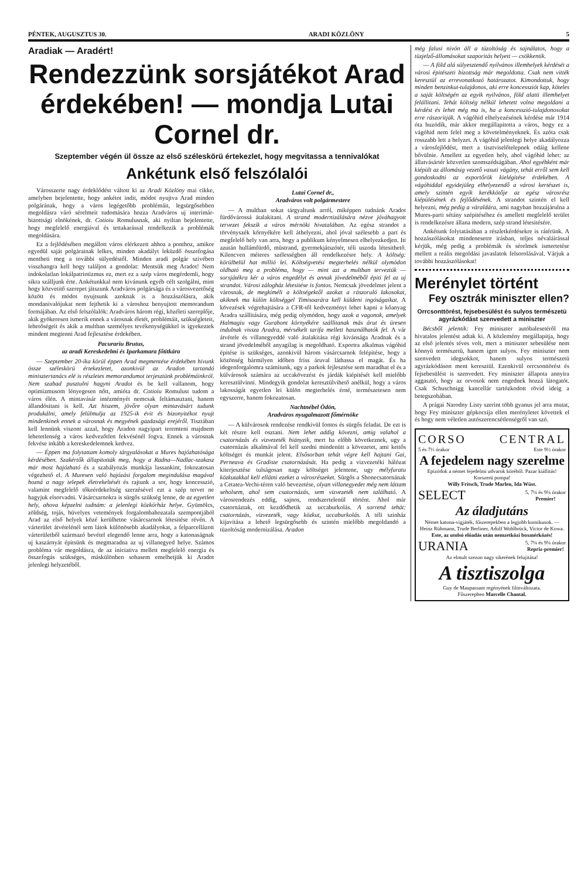PÉNTEK, AUGUSZTUS 30. ARADI KÖZLÖNY 5
Aradiak — Aradért!
Rendezzünk sorsjátékot Arad érdekében! — mondja Lutai Cornel dr.
Szeptember végén ül össze az első széleskörü értekezlet, hogy megvitassa a tennivalókat
Ankétunk első felszólalói
Városszerte nagy érdeklődést váltott ki az Aradi Közlöny mai cikke, amelyben bejelentette, hogy ankétot indit, módot nyujtva Arad minden polgárának, hogy a város legégetőbb problémáit, legsürgősebben megoldásra váró sérelmeit tudomására hozza Aradváros uj interimár-bizottsági elnökének, dr. Cotioiu Romulusnak, aki nyiltan bejelentette, hogy megfelelő energiával és tettakarással rendelkezik a problémák megoldására.
Ez a fejlődésében megállott város elérkezett ahhoz a ponthoz, amikor egyedül saját polgárainak lelkes, minden akadályt leküzdő összefogása mentheti meg a további sülyedéstől. Minden aradi polgár szivében visszhangra kell hogy találjon a gondolat: Mentsük meg Aradot! Nem indokolatlan lokálpatriotizmus ez, mert ez a szép város megérdemli, hogy sikra szálljunk érte. Ankétunkkal nem kivánunk egyéb célt szolgálni, mint hogy közvetitő szerepet játszunk Aradváros polgársága és a városvezetőség között és módot nyujtsunk azoknak is a hozzászólásra, akik mondanivalójukat nem fejthetik ki a városhoz benyujtott memorandum formájában. Az első felszólalók: Aradváros három régi, közéleti szereplője, akik gyökeresen ismerik ennek a városnak életét, problémáit, szükségleteit, lehetőségeit és akik a multban személyes tevékenységükkel is igyekeztek mindent megtenni Arad fejlesztése érdekében.
Pacurariu Brutus,
az aradi Kereskedelmi és Iparkamara főtitkára
— Szeptember 20-ika körül éppen Arad megmentése érdekében hivunk össze széleskörü értekezletet, azonkivül az Aradon tartandó minisztertanács elé is részletes memorandumot terjesztünk problémáinkról. Nem szabad pusztulni hagyni Aradot és be kell vallanom, hogy optimizmusom lényegesen nőtt, amióta dr. Cotioiu Romulust tudom a város élén. A mintavásár intézményét nemcsak feltámasztani, hanem állandósitani is kell. Azt hiszem, jövőre olyan mintavásárt tudunk produkálni, amely felülmulja az 1925-ik évit és bizonyitékot nyujt mindenkinek ennek a városnak és megyének gazdasági erejéről. Tisztában kell lennünk viszont azzal, hogy Aradon nagyipart teremteni majdnem lehetetlenség a város kedvezőtlen fekvésénél fogva. Ennek a városnak fekvése inkább a kereskedelemnek kedvez.
— Éppen ma folytattam komoly tárgyalásokat a Mures hajózhatósága kérdésében. Szakértők állapitották meg, hogy a Radna—Nadlac-szakasz már most hajózható és a szabályozás munkája lassankint, fokozatosan végezhető el. A Muresen való hajózási forgalom megindulása magával hozná a nagy telepek életrekeltését és rajtunk a sor, hogy koncesszió, valamint megfelelő tőkeérdekeltség szerzésével ezt a szép tervet ne hagyjuk elsorvadni. Vásárcsarnokra is sürgős szükség lenne, de az egyetlen hely, ahova képzelni tudnám: a jelenlegi közkórház helye. Gyümölcs, zöldség, tojás, hüvelyes vetemények forgalombahozatala szempontjából Arad az első helyek közé kerülhetne vásárcsarnok létesitése révén. A várterület átvételénél sem látok különösebb akadályokat, a felparcellázott várterületből származó bevétel elegendő lenne arra, hogy a katonaságnak uj kaszárnyát épitsünk és megmaradna az uj villanegyed helye. Számos probléma vár megoldásra, de az iniciativa mellett megfelelő energia és összefogás szükséges, máskülönben sohasem emelhetjük ki Aradot jelenlegi helyzetéből.
Lutai Cornel dr.,
Aradváros volt polgármestere
— A multban sokat tárgyaltunk arról, miképpen tudnánk Aradot fürdővárossá átalakitani. A strand modernizálására nézve jóváhagyott tervezet fekszik a város mérnöki hivatalában. Az egész strandot a törvényszék környékére kell áthelyezni, ahol jóval szélesebb a part és megfelelő hely van arra, hogy a publikum kényelmesen elhelyezkedjen. Itt azután hullámfürdő, müstrand, gyermekjátszótér, téli uszoda létesithető. Kilencven méteres szélességben áll rendelkezésre hely. A költség: körülbelül hat millió lei. Költségvetési megterhelés nélkül olymódon oldható meg a probléma, hogy — mint azt a multban terveztük — sorsjátékra kér a város engedélyt és annak jövedelméből épiti fel az uj strandot. Városi zálogház létesitése is fontos. Nemcsak jövedelmet jelent a városnak, de megkiméli a költségektől azokat a rászoruló lakosokat, akiknek ma külön költséggel Timisoarára kell küldeni ingóságaikat. A kövezések végrehajtására a CFR-től kedvezményt lehet kapni a kőanyag Aradra szállitására, még pedig olymódon, hogy azok a vagonok, amelyek Halmagiu vagy Gurahont környékére szállitanak más árut és üresen indulnak vissza Aradra, mérsékelt tarifa mellett használhatók fel. A vár átvétele és villanegyeddé való átalakitása régi kivánsága Aradnak és a strand jövedelméből anyagilag is megoldható. Exportra alkalmas vágóhid épitése is szükséges, azonkivül három vásárcsarnok felépitése, hogy a közönség bármilyen időben friss áruval láthassa el magát. És ha idegenforgalomra számitunk, ugy a parkok fejlesztése sem maradhat el és a külvárosok számára az uccakövezést és járdák kiépitését kell mielőbb keresztülvinni. Mindegyik gondolat keresztülvihető anélkül, hogy a város lakosságát egyetlen lei külön megterhelés érné, természetesen nem egyszerre, hanem fokozatosan.
Nachtnébel Ödön,
Aradváros nyugalmazott főmérnöke
— A külvárosok rendezése rendkivül fontos és sürgős feladat. De ezt is két részre kell osztani. Nem lehet addig kövezni, amig valahol a csatornázás és vizvezeték hiányzik, mert ha előbb következnek, ugy a csatornázás alkalmával fel kell szedni mindenütt a kövezetet, ami kettős költséget és munkát jelent. Elsősorban tehát végre kell hajtani Gai, Perneava és Gradiste csatornázását. Ha pedig a vizvezetéki hálózat kiterjesztése tulságosan nagy költséget jelentene, ugy mélyfuratu közkutakkal kell ellátni ezeket a városrészeket. Sürgős a Shonecsatornának a Cetatea-Vechi-téren való bevezetése, olyan villanegyedet még nem láttam seholsem, ahol sem csatornázás, sem vizvezeték nem található. A városrendezés eddig, sajnos, rendszertelenül történt. Ahol már csatornáztak, ott kezdődhetik az uccaburkolás. A sorrend tehát: csatornázás, vizvezeték, vagy közkut, uccaburkolás. A téli szinház kijavitása a lehető legsürgősebb és szintén mielőbb megoldandó a tüzoltóság modernizálása. Aradon
még falusi nivón áll a tüzoltóság és sajnálatos, hogy a tüzjelző-állomásokat szaporitás helyett — csökkentik.
— A föld alá sülyesztendő nyilvános illemhelyek kérdését a városi épitészeti bizottság már megoldotta. Csak nem vitték keresztül az errevonatkozó határozatot. Kimondottuk, hogy minden benzinkut-tulajdonos, aki erre koncessziót kap, köteles a saját költségén az egyik nyilvános, föld alatti illemhelyet felállitani. Tehát költség nélkül lehetett volna megoldani a kérdést és lehet még ma is, ha a koncesszió-tulajdonosokat erre rászoritják. A vágóhid elhelyezésének kérdése már 1914 óta huzódik, már akkor megállapitotta a város, hogy ez a vágóhid nem felel meg a követelményeknek. És azóta csak rosszabb lett a helyzet. A vágóhid jelenlegi helye akadályozza a városfejlődést, mert a tisztviselőtelepnek odáig kellene bővülnie. Amellett az egyetlen hely, ahol vágóhid lehet: az állatvásártér közvetlen szomszédságában. Ahol egyébként már kiépült az állomásig vezető vasuti vágány, tehát erről sem kell gondoskodni az exportőrök kielégitése érdekében. A vágóhiddal egyidejüleg elhelyezendő a városi kertészet is, amely szintén egyik kerékkötője az egész városrész kiépülésének és fejlődésének. A strandot szintén el kell helyezni, még pedig a váraldára, ami nagyban hozzájárulna a Mures-parti sétány szépitéséhez és amellett megfelelő terület is rendelkezésre állana modern, szép strand létesitésére.
Ankétunk folytatásában a részletkérdésekre is rátérünk. A hozzászólásokat mindenesetre irásban, teljes névaláirással kérjük, még pedig a problémák és sérelmek ismertetése mellett a reális megoldási javaslatok felsorolásával. Várjuk a további hozzászólásokat!
Merénylet történt
Fey osztrák miniszter ellen?
Orrcsonttörést, fejsebesülést és sulyos természetü agyrázkódást szenvedett a miniszter
Bécsből jelentik: Fey miniszter autóbalesetéről ma hivatalos jelentést adtak ki. A közlemény megállapitja, hogy az első jelentés téves volt, mert a miniszter sebesülése nem könnyü természetü, hanem igen sulyos. Fey miniszter nem szenvedett idegsokkot, hanem sulyos természetü agyrázkódáson ment keresztül. Ezenkivül orrcsonttörést és fejsebesülést is szenvedett. Fey miniszter állapota annyira aggasztó, hogy az orvosok nem engednek hozzá látogatót. Csak Schuschnigg kancellár tartózkodott rövid ideig a betegszobában.
A prágai Narodny Listy szerint több gyanus jel arra mutat, hogy Fey miniszter gépkocsija ellen merényletet követtek el és hogy nem véletlen autószerencsétlenségről van szó.
CORSO CENTRAL
5 és 7½ órakor Este 9½ órakor
A fejedelem nagy szerelme
Epizódok a német fejedelmi udvarok köréből. Pazar kiállitás! Korszerü pompa!
Willy Fritsch, Trude Marlen, Ida Wüst.
SELECT 5, 7¼ és 9¼ órakor
Premier!
Az áladjutáns
Német katona-vigjáték, főszerepekben a legjobb komikusok. — Heinz Rühmann, Trude Berliner, Adolf Wohlbrück, Victor de Kowa.
Este, az utolsó előadás után nemzetközi boxmérkőzés!
URANIA 5, 7¼ és 9¼ órakor
Repriz-premier!
Az elmult szezon nagy sikerének felujitása!
A tisztiszolga
Guy de Maupassant regényének filmváltozata.
Főszerepben Marcelle Chantal.